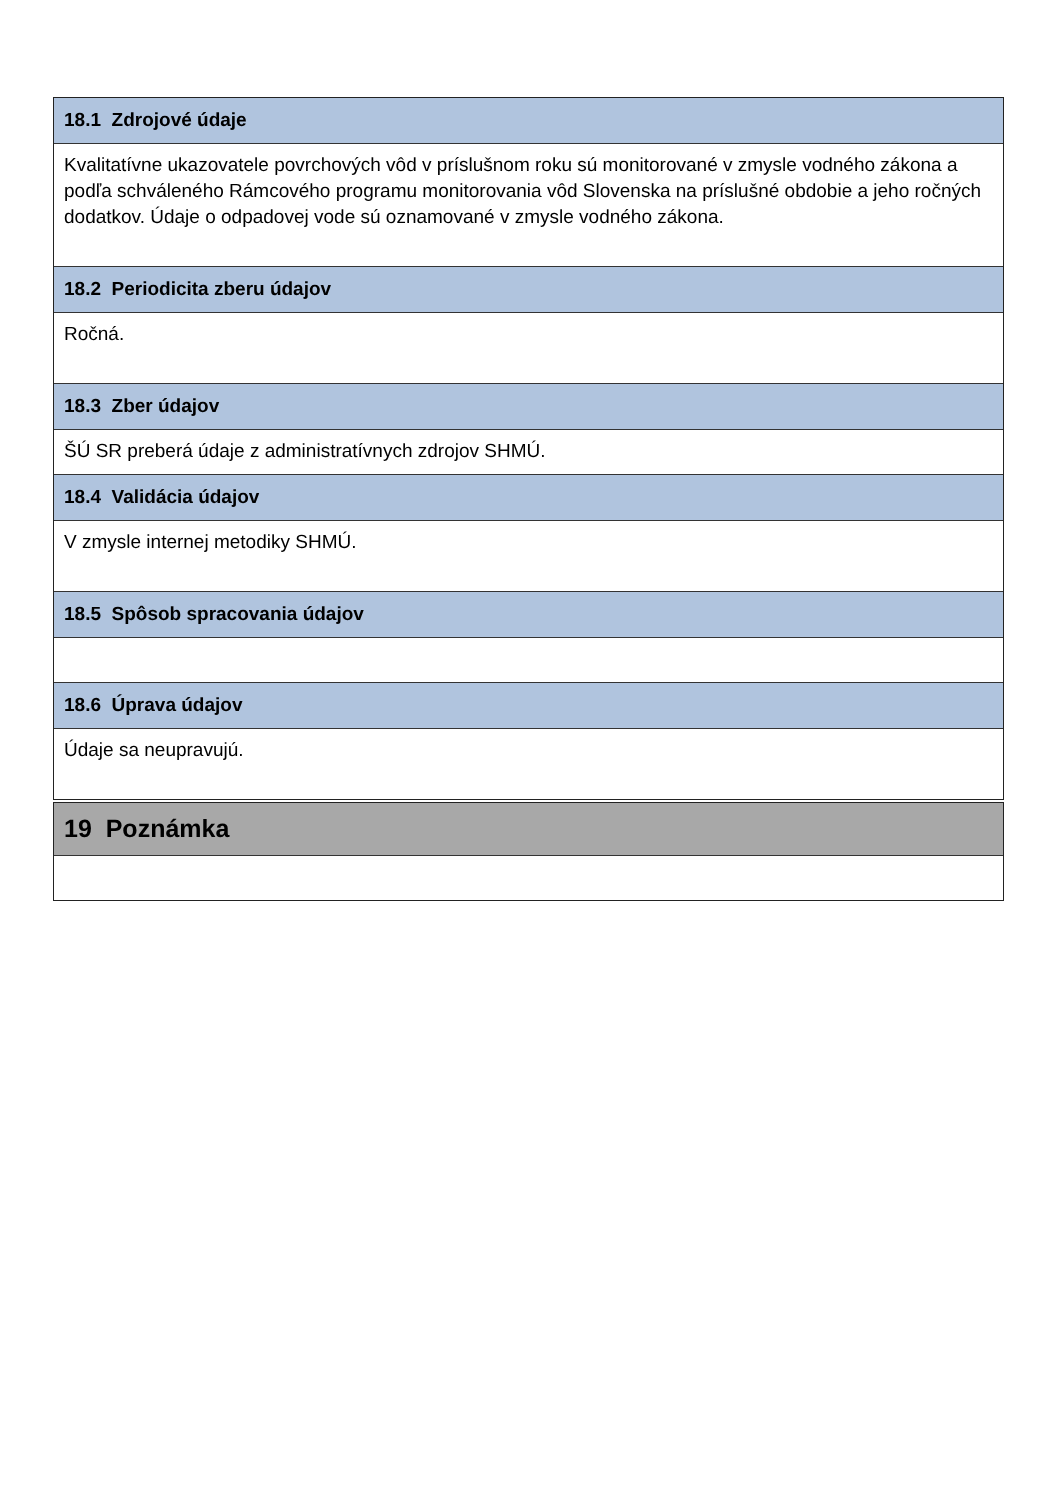18.1 Zdrojové údaje
Kvalitatívne ukazovatele povrchových vôd v príslušnom roku sú monitorované v zmysle vodného zákona a podľa schváleného Rámcového programu monitorovania vôd Slovenska na príslušné obdobie a jeho ročných dodatkov. Údaje o odpadovej vode sú oznamované v zmysle vodného zákona.
18.2 Periodicita zberu údajov
Ročná.
18.3 Zber údajov
ŠÚ SR preberá údaje z administratívnych zdrojov SHMÚ.
18.4 Validácia údajov
V zmysle internej metodiky SHMÚ.
18.5 Spôsob spracovania údajov
18.6 Úprava údajov
Údaje sa neupravujú.
19 Poznámka